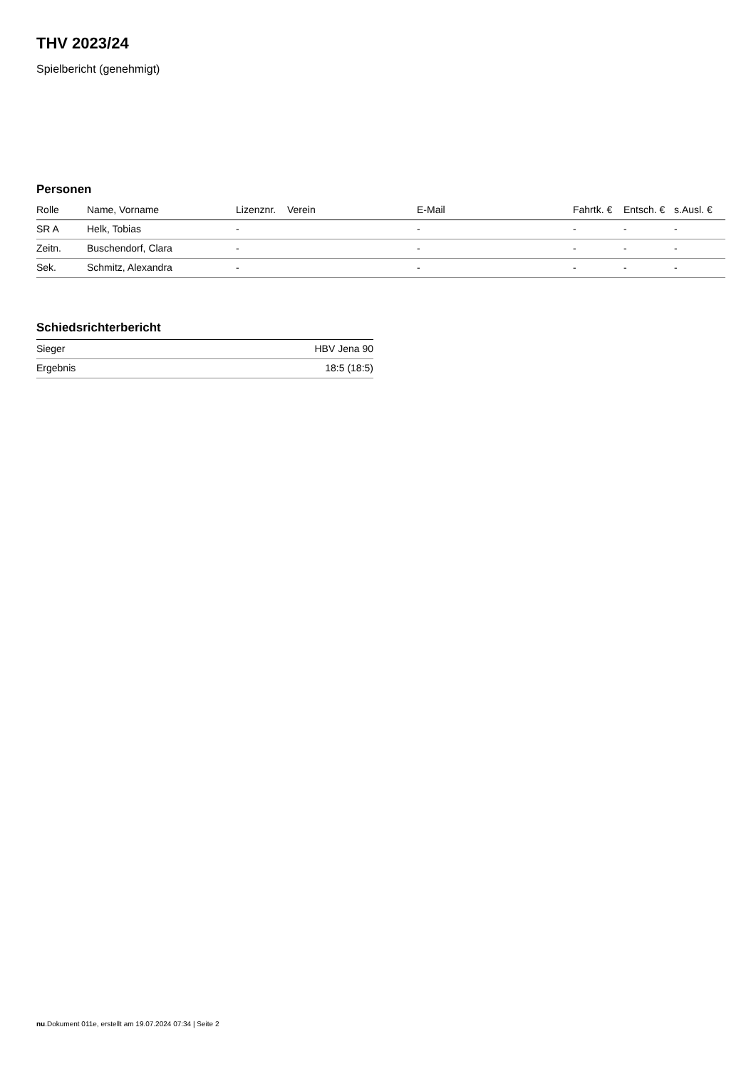THV 2023/24
Spielbericht (genehmigt)
Personen
| Rolle | Name, Vorname | Lizenznr. | Verein | E-Mail | Fahrtk. € | Entsch. € | s.Ausl. € |
| --- | --- | --- | --- | --- | --- | --- | --- |
| SR A | Helk, Tobias | - | | - | - | - | - |
| Zeitn. | Buschendorf, Clara | - | | - | - | - | - |
| Sek. | Schmitz, Alexandra | - | | - | - | - | - |
Schiedsrichterbericht
| Sieger | HBV Jena 90 |
| Ergebnis | 18:5 (18:5) |
nu.Dokument 011e, erstellt am 19.07.2024 07:34 | Seite 2